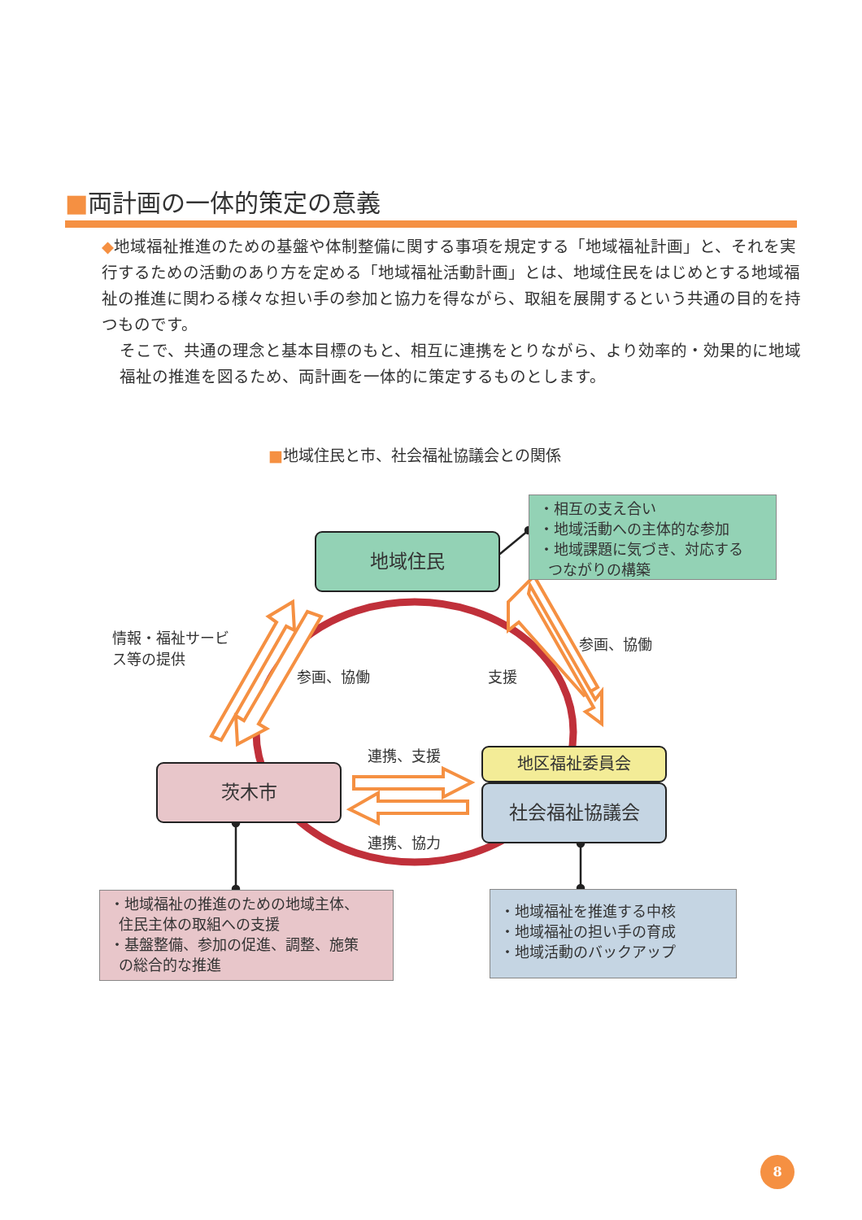■両計画の一体的策定の意義
◆地域福祉推進のための基盤や体制整備に関する事項を規定する「地域福祉計画」と、それを実行するための活動のあり方を定める「地域福祉活動計画」とは、地域住民をはじめとする地域福祉の推進に関わる様々な担い手の参加と協力を得ながら、取組を展開するという共通の目的を持つものです。
そこで、共通の理念と基本目標のもと、相互に連携をとりながら、より効率的・効果的に地域福祉の推進を図るため、両計画を一体的に策定するものとします。
■地域住民と市、社会福祉協議会との関係
・相互の支え合い
・地域活動への主体的な参加
・地域課題に気づき、対応する
つながりの構築
地域住民
情報・福祉サービ
ス等の提供
参画、協働 支援
参画、協働
連携、支援
連携、協力
茨木市
地区福祉委員会
社会福祉協議会
・地域福祉の推進のための地域主体、
住民主体の取組への支援
・基盤整備、参加の促進、調整、施策
の総合的な推進
・地域福祉を推進する中核
・地域福祉の担い手の育成
・地域活動のバックアップ
8